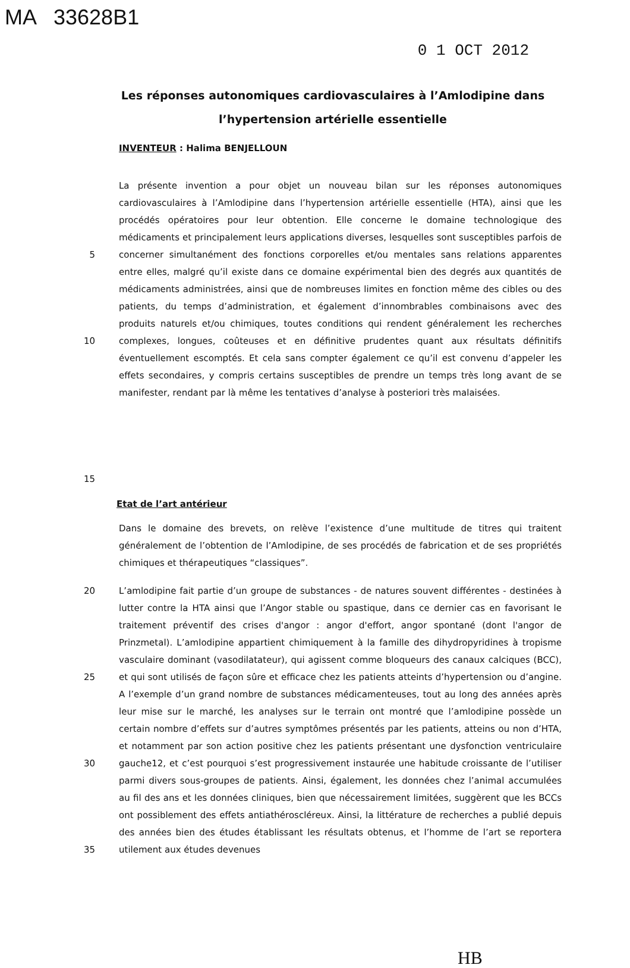MA 33628B1
0 1 OCT 2012
Les réponses autonomiques cardiovasculaires à l’Amlodipine dans l’hypertension artérielle essentielle
INVENTEUR : Halima BENJELLOUN
5
10
15
La présente invention a pour objet un nouveau bilan sur les réponses autonomiques cardiovasculaires à l’Amlodipine dans l’hypertension artérielle essentielle (HTA), ainsi que les procédés opératoires pour leur obtention. Elle concerne le domaine technologique des médicaments et principalement leurs applications diverses, lesquelles sont susceptibles parfois de concerner simultanément des fonctions corporelles et/ou mentales sans relations apparentes entre elles, malgré qu’il existe dans ce domaine expérimental bien des degrés aux quantités de médicaments administrées, ainsi que de nombreuses limites en fonction même des cibles ou des patients, du temps d’administration, et également d’innombrables combinaisons avec des produits naturels et/ou chimiques, toutes conditions qui rendent généralement les recherches complexes, longues, coûteuses et en définitive prudentes quant aux résultats définitifs éventuellement escomptés. Et cela sans compter également ce qu’il est convenu d’appeler les effets secondaires, y compris certains susceptibles de prendre un temps très long avant de se manifester, rendant par là même les tentatives d’analyse à posteriori très malaisées.
Etat de l’art antérieur
Dans le domaine des brevets, on relève l’existence d’une multitude de titres qui traitent généralement de l’obtention de l’Amlodipine, de ses procédés de fabrication et de ses propriétés chimiques et thérapeutiques “classiques”.
20
25
30
35
L’amlodipine fait partie d’un groupe de substances - de natures souvent différentes - destinées à lutter contre la HTA ainsi que l’Angor stable ou spastique, dans ce dernier cas en favorisant le traitement préventif des crises d'angor : angor d'effort, angor spontané (dont l'angor de Prinzmetal). L’amlodipine appartient chimiquement à la famille des dihydropyridines à tropisme vasculaire dominant (vasodilatateur), qui agissent comme bloqueurs des canaux calciques (BCC), et qui sont utilisés de façon sûre et efficace chez les patients atteints d’hypertension ou d’angine. A l’exemple d’un grand nombre de substances médicamenteuses, tout au long des années après leur mise sur le marché, les analyses sur le terrain ont montré que l’amlodipine possède un certain nombre d’effets sur d’autres symptômes présentés par les patients, atteins ou non d’HTA, et notamment par son action positive chez les patients présentant une dysfonction ventriculaire gauche12, et c’est pourquoi s’est progressivement instaurée une habitude croissante de l’utiliser parmi divers sous-groupes de patients. Ainsi, également, les données chez l’animal accumulées au fil des ans et les données cliniques, bien que nécessairement limitées, suggèrent que les BCCs ont possiblement des effets antiathéroscléreux. Ainsi, la littérature de recherches a publié depuis des années bien des études établissant les résultats obtenus, et l’homme de l’art se reportera utilement aux études devenues
HB